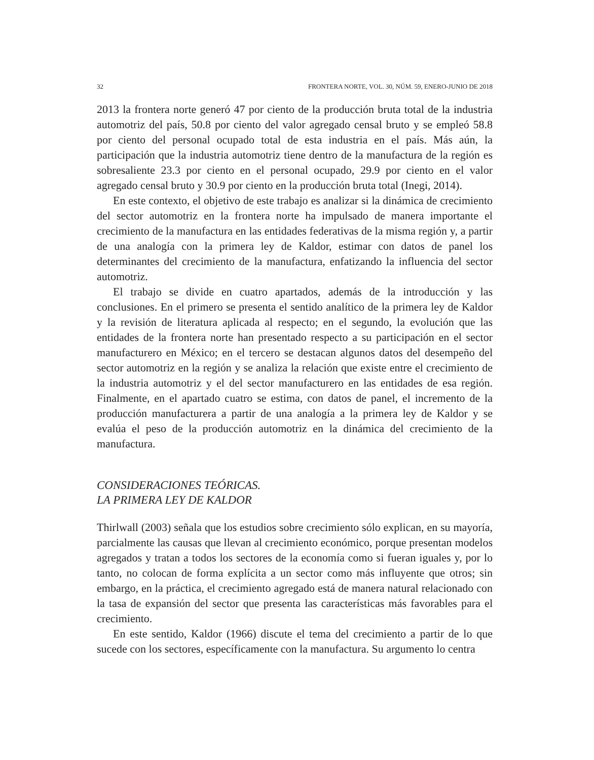32 FRONTERA NORTE, VOL. 30, NÚM. 59, ENERO-JUNIO DE 2018
2013 la frontera norte generó 47 por ciento de la producción bruta total de la industria automotriz del país, 50.8 por ciento del valor agregado censal bruto y se empleó 58.8 por ciento del personal ocupado total de esta industria en el país. Más aún, la participación que la industria automotriz tiene dentro de la manufactura de la región es sobresaliente 23.3 por ciento en el personal ocupado, 29.9 por ciento en el valor agregado censal bruto y 30.9 por ciento en la producción bruta total (Inegi, 2014).
En este contexto, el objetivo de este trabajo es analizar si la dinámica de crecimiento del sector automotriz en la frontera norte ha impulsado de manera importante el crecimiento de la manufactura en las entidades federativas de la misma región y, a partir de una analogía con la primera ley de Kaldor, estimar con datos de panel los determinantes del crecimiento de la manufactura, enfatizando la influencia del sector automotriz.
El trabajo se divide en cuatro apartados, además de la introducción y las conclusiones. En el primero se presenta el sentido analítico de la primera ley de Kaldor y la revisión de literatura aplicada al respecto; en el segundo, la evolución que las entidades de la frontera norte han presentado respecto a su participación en el sector manufacturero en México; en el tercero se destacan algunos datos del desempeño del sector automotriz en la región y se analiza la relación que existe entre el crecimiento de la industria automotriz y el del sector manufacturero en las entidades de esa región. Finalmente, en el apartado cuatro se estima, con datos de panel, el incremento de la producción manufacturera a partir de una analogía a la primera ley de Kaldor y se evalúa el peso de la producción automotriz en la dinámica del crecimiento de la manufactura.
CONSIDERACIONES TEÓRICAS.
LA PRIMERA LEY DE KALDOR
Thirlwall (2003) señala que los estudios sobre crecimiento sólo explican, en su mayoría, parcialmente las causas que llevan al crecimiento económico, porque presentan modelos agregados y tratan a todos los sectores de la economía como si fueran iguales y, por lo tanto, no colocan de forma explícita a un sector como más influyente que otros; sin embargo, en la práctica, el crecimiento agregado está de manera natural relacionado con la tasa de expansión del sector que presenta las características más favorables para el crecimiento.
En este sentido, Kaldor (1966) discute el tema del crecimiento a partir de lo que sucede con los sectores, específicamente con la manufactura. Su argumento lo centra